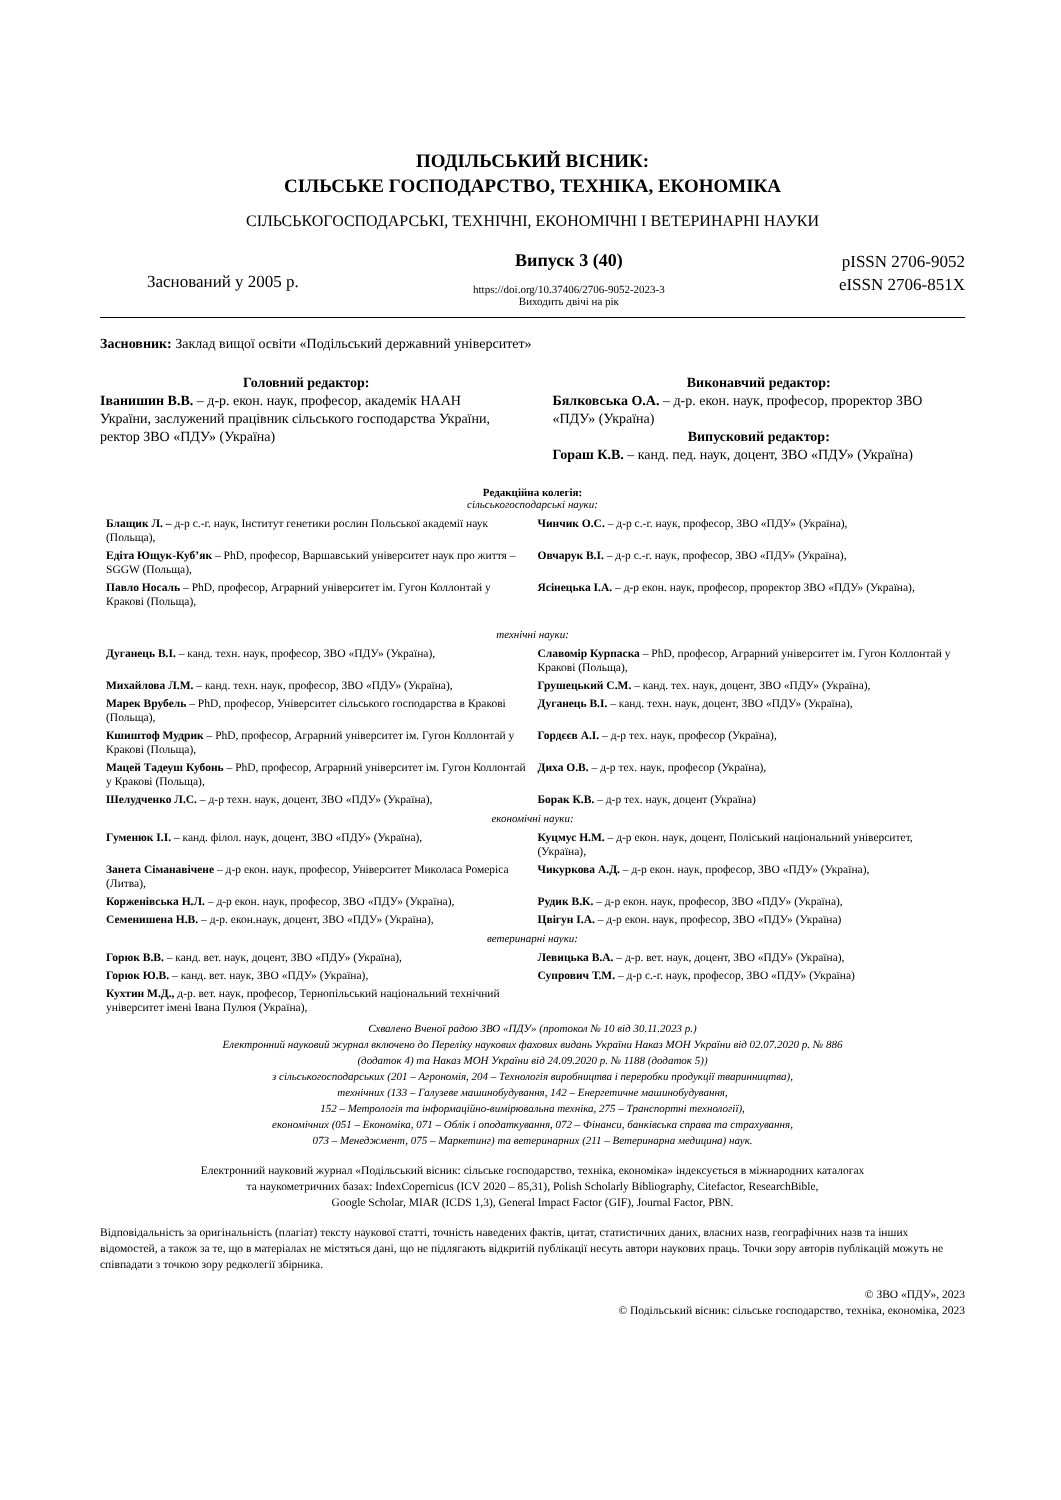ПОДІЛЬСЬКИЙ ВІСНИК:
СІЛЬСЬКЕ ГОСПОДАРСТВО, ТЕХНІКА, ЕКОНОМІКА
СІЛЬСЬКОГОСПОДАРСЬКІ, ТЕХНІЧНІ, ЕКОНОМІЧНІ І ВЕТЕРИНАРНІ НАУКИ
Заснований у 2005 р.
Випуск 3 (40)
https://doi.org/10.37406/2706-9052-2023-3
Виходить двічі на рік
pISSN 2706-9052
eISSN 2706-851X
Засновник: Заклад вищої освіти «Подільський державний університет»
Головний редактор:
Іванишин В.В. – д-р. екон. наук, професор, академік НААН України, заслужений працівник сільського господарства України, ректор ЗВО «ПДУ» (Україна)
Виконавчий редактор:
Бялковська О.А. – д-р. екон. наук, професор, проректор ЗВО «ПДУ» (Україна)
Випусковий редактор:
Гораш К.В. – канд. пед. наук, доцент, ЗВО «ПДУ» (Україна)
Редакційна колегія:
сільськогосподарські науки:
Блащик Л. – д-р с.-г. наук, Інститут генетики рослин Польської академії наук (Польща),
Чинчик О.С. – д-р с.-г. наук, професор, ЗВО «ПДУ» (Україна),
Едіта Ющук-Куб’як – PhD, професор, Варшавський університет наук про життя – SGGW (Польща),
Овчарук В.І. – д-р с.-г. наук, професор, ЗВО «ПДУ» (Україна),
Павло Носаль – PhD, професор, Аграрний університет ім. Гугон Коллонтай у Кракові (Польща),
Ясінецька І.А. – д-р екон. наук, професор, проректор ЗВО «ПДУ» (Україна),
технічні науки:
Дуганець В.І. – канд. техн. наук, професор, ЗВО «ПДУ» (Україна),
Славомір Курпаска – PhD, професор, Аграрний університет ім. Гугон Коллонтай у Кракові (Польща),
Михайлова Л.М. – канд. техн. наук, професор, ЗВО «ПДУ» (Україна),
Грушецький С.М. – канд. тех. наук, доцент, ЗВО «ПДУ» (Україна),
Марек Врубель – PhD, професор, Університет сільського господарства в Кракові (Польща),
Дуганець В.І. – канд. техн. наук, доцент, ЗВО «ПДУ» (Україна),
Кшиштоф Мудрик – PhD, професор, Аграрний університет ім. Гугон Коллонтай у Кракові (Польща),
Гордєєв А.І. – д-р тех. наук, професор (Україна),
Мацей Тадеуш Кубонь – PhD, професор, Аграрний університет ім. Гугон Коллонтай у Кракові (Польща),
Диха О.В. – д-р тех. наук, професор (Україна),
Шелудченко Л.С. – д-р техн. наук, доцент, ЗВО «ПДУ» (Україна),
Борак К.В. – д-р тех. наук, доцент (Україна)
економічні науки:
Гуменюк І.І. – канд. філол. наук, доцент, ЗВО «ПДУ» (Україна),
Куцмус Н.М. – д-р екон. наук, доцент, Поліський національний університет, (Україна),
Занета Сіманавічене – д-р екон. наук, професор, Університет Миколаса Ромеріса (Литва),
Чикуркова А.Д. – д-р екон. наук, професор, ЗВО «ПДУ» (Україна),
Корженівська Н.Л. – д-р екон. наук, професор, ЗВО «ПДУ» (Україна),
Рудик В.К. – д-р екон. наук, професор, ЗВО «ПДУ» (Україна),
Семенишена Н.В. – д-р. екон.наук, доцент, ЗВО «ПДУ» (Україна),
Цвігун І.А. – д-р екон. наук, професор, ЗВО «ПДУ» (Україна)
ветеринарні науки:
Горюк В.В. – канд. вет. наук, доцент, ЗВО «ПДУ» (Україна),
Левицька В.А. – д-р. вет. наук, доцент, ЗВО «ПДУ» (Україна),
Горюк Ю.В. – канд. вет. наук, ЗВО «ПДУ» (Україна),
Супрович Т.М. – д-р с.-г. наук, професор, ЗВО «ПДУ» (Україна)
Кухтин М.Д., д-р. вет. наук, професор, Тернопільський національний технічний університет імені Івана Пулюя (Україна),
Схвалено Вченої радою ЗВО «ПДУ» (протокол № 10 від 30.11.2023 р.)
Електронний науковий журнал включено до Переліку наукових фахових видань України Наказ МОН України від 02.07.2020 р. № 886
(додаток 4) та Наказ МОН України від 24.09.2020 р. № 1188 (додаток 5))
з сільськогосподарських (201 – Агрономія, 204 – Технологія виробництва і переробки продукції тваринництва),
технічних (133 – Галузеве машинобудування, 142 – Енергетичне машинобудування,
152 – Метрологія та інформаційно-вимірювальна техніка, 275 – Транспортні технології),
економічних (051 – Економіка, 071 – Облік і оподаткування, 072 – Фінанси, банківська справа та страхування,
073 – Менеджмент, 075 – Маркетинг) та ветеринарних (211 – Ветеринарна медицина) наук.
Електронний науковий журнал «Подільський вісник: сільське господарство, техніка, економіка» індексується в міжнародних каталогах
та наукометричних базах: IndexCopernicus (ICV 2020 – 85,31), Polish Scholarly Bibliography, Citefactor, ResearchBible,
Google Scholar, MIAR (ICDS 1,3), General Impact Factor (GIF), Journal Factor, PBN.
Відповідальність за оригінальність (плагіат) тексту наукової статті, точність наведених фактів, цитат, статистичних даних, власних назв, географічних назв та інших відомостей, а також за те, що в матеріалах не містяться дані, що не підлягають відкритій публікації несуть автори наукових праць. Точки зору авторів публікацій можуть не співпадати з точкою зору редколегії збірника.
© ЗВО «ПДУ», 2023
© Подільський вісник: сільське господарство, техніка, економіка, 2023